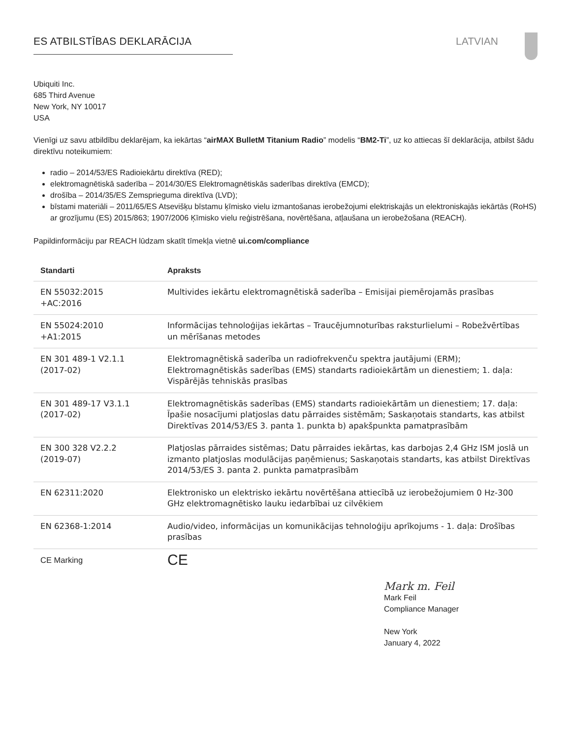ES ATBILSTĪBAS DEKLARĀCIJA LATVIAN
Ubiquiti Inc.
685 Third Avenue
New York, NY 10017
USA
Vienīgi uz savu atbildību deklarējam, ka iekārtas “airMAX BulletM Titanium Radio” modelis “BM2-Ti”, uz ko attiecas šī deklarācija, atbilst šādu direktīvu noteikumiem:
radio – 2014/53/ES Radioiekārtu direktīva (RED);
elektromagnētiskā saderība – 2014/30/ES Elektromagnētiskās saderības direktīva (EMCD);
drošība – 2014/35/ES Zemsprieguma direktīva (LVD);
bīstami materiāli – 2011/65/ES Atsevišķu bīstamu ķīmisko vielu izmantošanas ierobežojumi elektriskajās un elektroniskajās iekārtās (RoHS) ar grozījumu (ES) 2015/863; 1907/2006 Ķīmisko vielu reģistrēšana, novērtēšana, atļaušana un ierobežošana (REACH).
Papildinformāciju par REACH lūdzam skatīt tīmekļa vietnē ui.com/compliance
| Standarti | Apraksts |
| --- | --- |
| EN 55032:2015 +AC:2016 | Multivides iekārtu elektromagnētiskā saderība – Emisijai piemērojamās prasības |
| EN 55024:2010 +A1:2015 | Informācijas tehnoloģijas iekārtas – Traucējumnoturības raksturlielumi – Robežvērtības un mērīšanas metodes |
| EN 301 489-1 V2.1.1 (2017-02) | Elektromagnētiskā saderība un radiofrekvenču spektra jautājumi (ERM); Elektromagnētiskās saderības (EMS) standarts radioiekārtām un dienestiem; 1. daļa: Vispārējās tehniskās prasības |
| EN 301 489-17 V3.1.1 (2017-02) | Elektromagnētiskās saderības (EMS) standarts radioiekārtām un dienestiem; 17. daļa: Īpašie nosacījumi platjoslas datu pārraides sistēmām; Saskaņotais standarts, kas atbilst Direktīvas 2014/53/ES 3. panta 1. punkta b) apakšpunkta pamatprasībām |
| EN 300 328 V2.2.2 (2019-07) | Platjoslas pārraides sistēmas; Datu pārraides iekārtas, kas darbojas 2,4 GHz ISM joslā un izmanto platjoslas modulācijas paņēmienus; Saskaņotais standarts, kas atbilst Direktīvas 2014/53/ES 3. panta 2. punkta pamatprasībām |
| EN 62311:2020 | Elektronisko un elektrisko iekārtu novērtēšana attiecībā uz ierobežojumiem 0 Hz-300 GHz elektromagnētisko lauku iedarbībai uz cilvēkiem |
| EN 62368-1:2014 | Audio/video, informācijas un komunikācijas tehnoloģiju aprīkojums - 1. daļa: Drošības prasības |
| CE Marking | CE |
Mark m. Feil
Mark Feil
Compliance Manager
New York
January 4, 2022